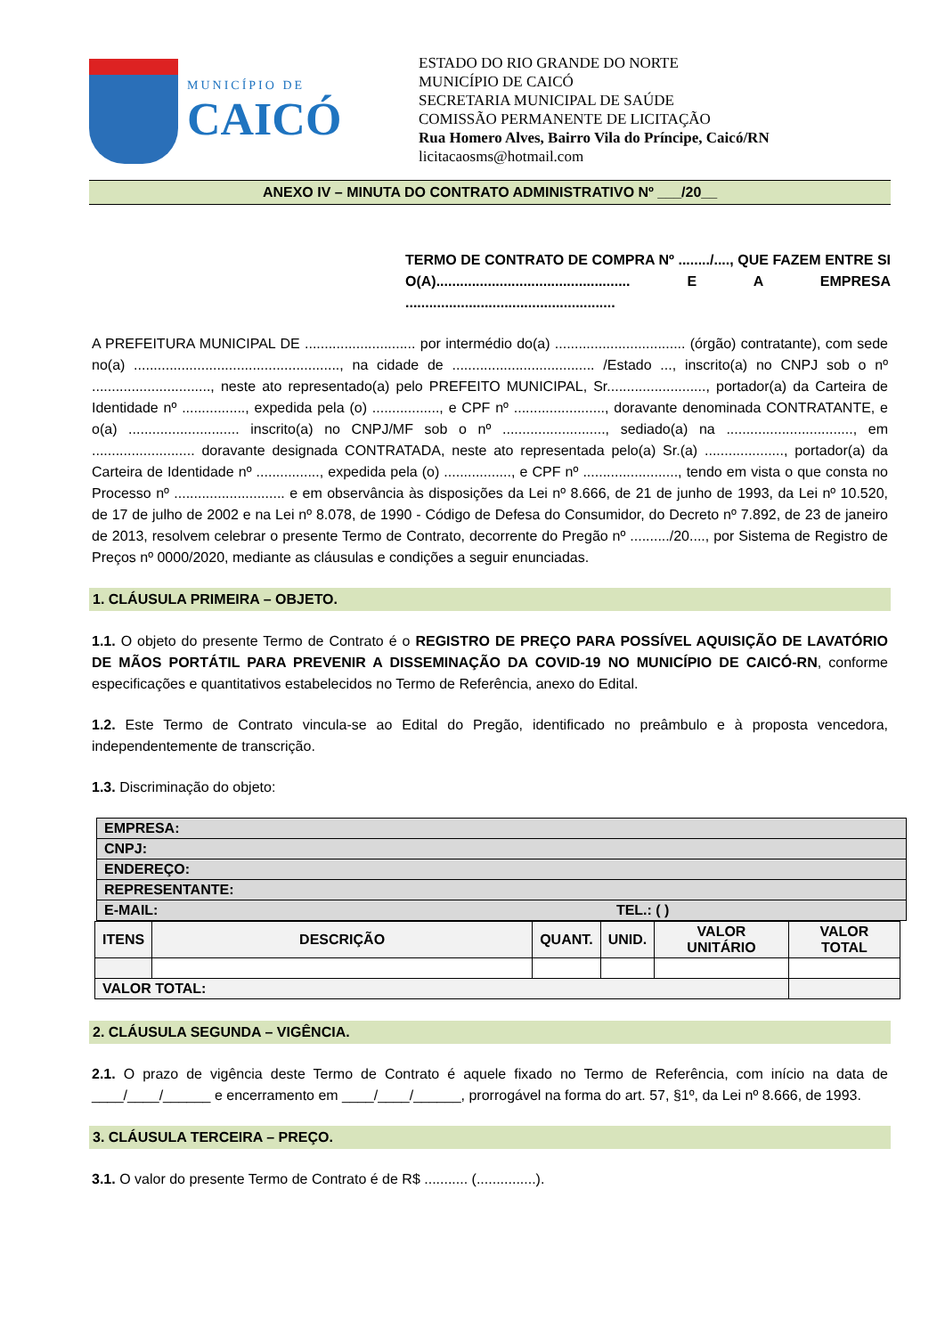MUNICÍPIO DE
CAICÓ
ESTADO DO RIO GRANDE DO NORTE
MUNICÍPIO DE CAICÓ
SECRETARIA MUNICIPAL DE SAÚDE
COMISSÃO PERMANENTE DE LICITAÇÃO
Rua Homero Alves, Bairro Vila do Príncipe, Caicó/RN
licitacaosms@hotmail.com
ANEXO IV – MINUTA DO CONTRATO ADMINISTRATIVO Nº ___/20__
TERMO DE CONTRATO DE COMPRA Nº ......../...., QUE FAZEM ENTRE SI O(A)................................................. E A EMPRESA .....................................................
A PREFEITURA MUNICIPAL DE ............................ por intermédio do(a) ................................. (órgão) contratante), com sede no(a) ...................................................., na cidade de .................................... /Estado ..., inscrito(a) no CNPJ sob o nº .............................., neste ato representado(a) pelo PREFEITO MUNICIPAL, Sr........................., portador(a) da Carteira de Identidade nº ................, expedida pela (o) ................., e CPF nº ......................., doravante denominada CONTRATANTE, e o(a) ............................ inscrito(a) no CNPJ/MF sob o nº .........................., sediado(a) na ................................, em .......................... doravante designada CONTRATADA, neste ato representada pelo(a) Sr.(a) ...................., portador(a) da Carteira de Identidade nº ................, expedida pela (o) ................., e CPF nº ........................, tendo em vista o que consta no Processo nº ............................ e em observância às disposições da Lei nº 8.666, de 21 de junho de 1993, da Lei nº 10.520, de 17 de julho de 2002 e na Lei nº 8.078, de 1990 - Código de Defesa do Consumidor, do Decreto nº 7.892, de 23 de janeiro de 2013, resolvem celebrar o presente Termo de Contrato, decorrente do Pregão nº ........../20...., por Sistema de Registro de Preços nº 0000/2020, mediante as cláusulas e condições a seguir enunciadas.
1. CLÁUSULA PRIMEIRA – OBJETO.
1.1. O objeto do presente Termo de Contrato é o REGISTRO DE PREÇO PARA POSSÍVEL AQUISIÇÃO DE LAVATÓRIO DE MÃOS PORTÁTIL PARA PREVENIR A DISSEMINAÇÃO DA COVID-19 NO MUNICÍPIO DE CAICÓ-RN, conforme especificações e quantitativos estabelecidos no Termo de Referência, anexo do Edital.
1.2. Este Termo de Contrato vincula-se ao Edital do Pregão, identificado no preâmbulo e à proposta vencedora, independentemente de transcrição.
1.3. Discriminação do objeto:
| EMPRESA: |
| CNPJ: |
| ENDEREÇO: |
| REPRESENTANTE: |
| E-MAIL: TEL.: ( ) |
| ITENS | DESCRIÇÃO | QUANT. | UNID. | VALOR UNITÁRIO | VALOR TOTAL |
| --- | --- | --- | --- | --- | --- |
| VALOR TOTAL: | | | | | |
2. CLÁUSULA SEGUNDA – VIGÊNCIA.
2.1. O prazo de vigência deste Termo de Contrato é aquele fixado no Termo de Referência, com início na data de ____/____/______ e encerramento em ____/____/______, prorrogável na forma do art. 57, §1º, da Lei nº 8.666, de 1993.
3. CLÁUSULA TERCEIRA – PREÇO.
3.1. O valor do presente Termo de Contrato é de R$ ........... (...............).